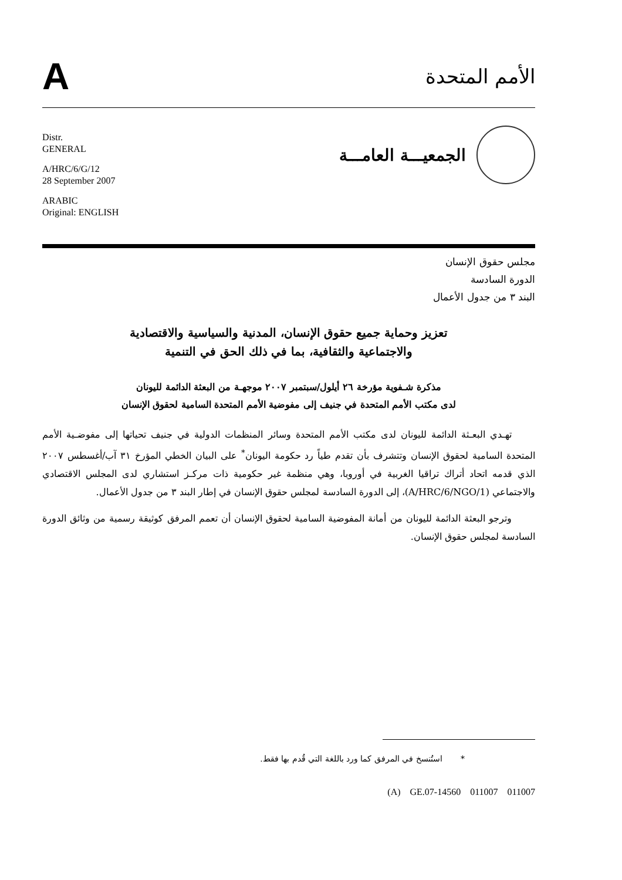A
الأمم المتحدة
Distr.
GENERAL
A/HRC/6/G/12
28 September 2007
ARABIC
Original: ENGLISH
الجمعيـــة العامـــة
مجلس حقوق الإنسان
الدورة السادسة
البند ٣ من جدول الأعمال
تعزيز وحماية جميع حقوق الإنسان، المدنية والسياسية والاقتصادية
والاجتماعية والثقافية، بما في ذلك الحق في التنمية
مذكرة شـفوية مؤرخة ٢٦ أيلول/سبتمبر ٢٠٠٧ موجهـة من البعثة الدائمة لليونان
لدى مكتب الأمم المتحدة في جنيف إلى مفوضية الأمم المتحدة السامية لحقوق الإنسان
تهـدي البعـثة الدائمة لليونان لدى مكتب الأمم المتحدة وسائر المنظمات الدولية في جنيف تحياتها إلى مفوضـية الأمم المتحدة السامية لحقوق الإنسان وتتشرف بأن تقدم طياً رد حكومة اليونان<sup>*</sup> على البيان الخطي المؤرخ ٣١ آب/أغسطس ٢٠٠٧ الذي قدمه اتحاد أتراك تراقيا الغربية في أوروبا، وهي منظمة غير حكومية ذات مركـز استشاري لدى المجلس الاقتصادي والاجتماعي (A/HRC/6/NGO/1)، إلى الدورة السادسة لمجلس حقوق الإنسان في إطار البند ٣ من جدول الأعمال.
وترجو البعثة الدائمة لليونان من أمانة المفوضية السامية لحقوق الإنسان أن تعمم المرفق كوثيقة رسمية من وثائق الدورة السادسة لمجلس حقوق الإنسان.
* استُنسخ في المرفق كما ورد باللغة التي قُدم بها فقط.
(A) GE.07-14560 011007 011007